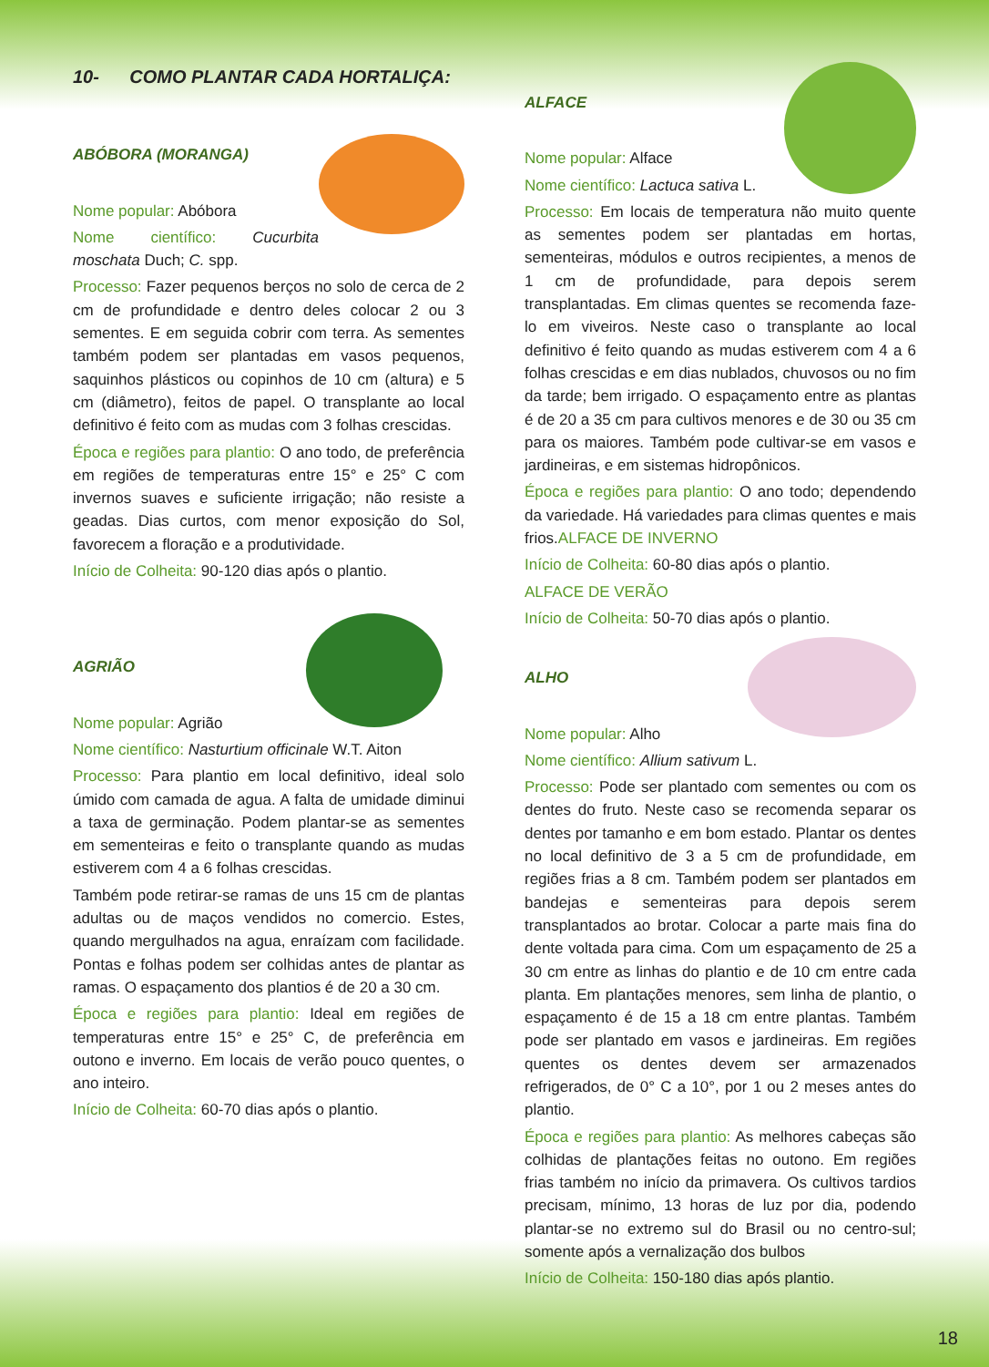10- COMO PLANTAR CADA HORTALIÇA:
ABÓBORA (MORANGA)
Nome popular: Abóbora
Nome científico: Cucurbita moschata Duch; C. spp.
Processo: Fazer pequenos berços no solo de cerca de 2 cm de profundidade e dentro deles colocar 2 ou 3 sementes. E em seguida cobrir com terra. As sementes também podem ser plantadas em vasos pequenos, saquinhos plásticos ou copinhos de 10 cm (altura) e 5 cm (diâmetro), feitos de papel. O transplante ao local definitivo é feito com as mudas com 3 folhas crescidas.
Época e regiões para plantio: O ano todo, de preferência em regiões de temperaturas entre 15° e 25° C com invernos suaves e suficiente irrigação; não resiste a geadas. Dias curtos, com menor exposição do Sol, favorecem a floração e a produtividade.
Início de Colheita: 90-120 dias após o plantio.
AGRIÃO
Nome popular: Agrião
Nome científico: Nasturtium officinale W.T. Aiton
Processo: Para plantio em local definitivo, ideal solo úmido com camada de agua. A falta de umidade diminui a taxa de germinação. Podem plantar-se as sementes em sementeiras e feito o transplante quando as mudas estiverem com 4 a 6 folhas crescidas.
Também pode retirar-se ramas de uns 15 cm de plantas adultas ou de maços vendidos no comercio. Estes, quando mergulhados na agua, enraízam com facilidade. Pontas e folhas podem ser colhidas antes de plantar as ramas. O espaçamento dos plantios é de 20 a 30 cm.
Época e regiões para plantio: Ideal em regiões de temperaturas entre 15° e 25° C, de preferência em outono e inverno. Em locais de verão pouco quentes, o ano inteiro.
Início de Colheita: 60-70 dias após o plantio.
ALFACE
Nome popular: Alface
Nome científico: Lactuca sativa L.
Processo: Em locais de temperatura não muito quente as sementes podem ser plantadas em hortas, sementeiras, módulos e outros recipientes, a menos de 1 cm de profundidade, para depois serem transplantadas. Em climas quentes se recomenda faze-lo em viveiros. Neste caso o transplante ao local definitivo é feito quando as mudas estiverem com 4 a 6 folhas crescidas e em dias nublados, chuvosos ou no fim da tarde; bem irrigado. O espaçamento entre as plantas é de 20 a 35 cm para cultivos menores e de 30 ou 35 cm para os maiores. Também pode cultivar-se em vasos e jardineiras, e em sistemas hidropônicos.
Época e regiões para plantio: O ano todo; dependendo da variedade. Há variedades para climas quentes e mais frios.ALFACE DE INVERNO
Início de Colheita: 60-80 dias após o plantio.
ALFACE DE VERÃO
Início de Colheita: 50-70 dias após o plantio.
ALHO
Nome popular: Alho
Nome científico: Allium sativum L.
Processo: Pode ser plantado com sementes ou com os dentes do fruto. Neste caso se recomenda separar os dentes por tamanho e em bom estado. Plantar os dentes no local definitivo de 3 a 5 cm de profundidade, em regiões frias a 8 cm. Também podem ser plantados em bandejas e sementeiras para depois serem transplantados ao brotar. Colocar a parte mais fina do dente voltada para cima. Com um espaçamento de 25 a 30 cm entre as linhas do plantio e de 10 cm entre cada planta. Em plantações menores, sem linha de plantio, o espaçamento é de 15 a 18 cm entre plantas. Também pode ser plantado em vasos e jardineiras. Em regiões quentes os dentes devem ser armazenados refrigerados, de 0° C a 10°, por 1 ou 2 meses antes do plantio.
Época e regiões para plantio: As melhores cabeças são colhidas de plantações feitas no outono. Em regiões frias também no início da primavera. Os cultivos tardios precisam, mínimo, 13 horas de luz por dia, podendo plantar-se no extremo sul do Brasil ou no centro-sul; somente após a vernalização dos bulbos
Início de Colheita: 150-180 dias após plantio.
18